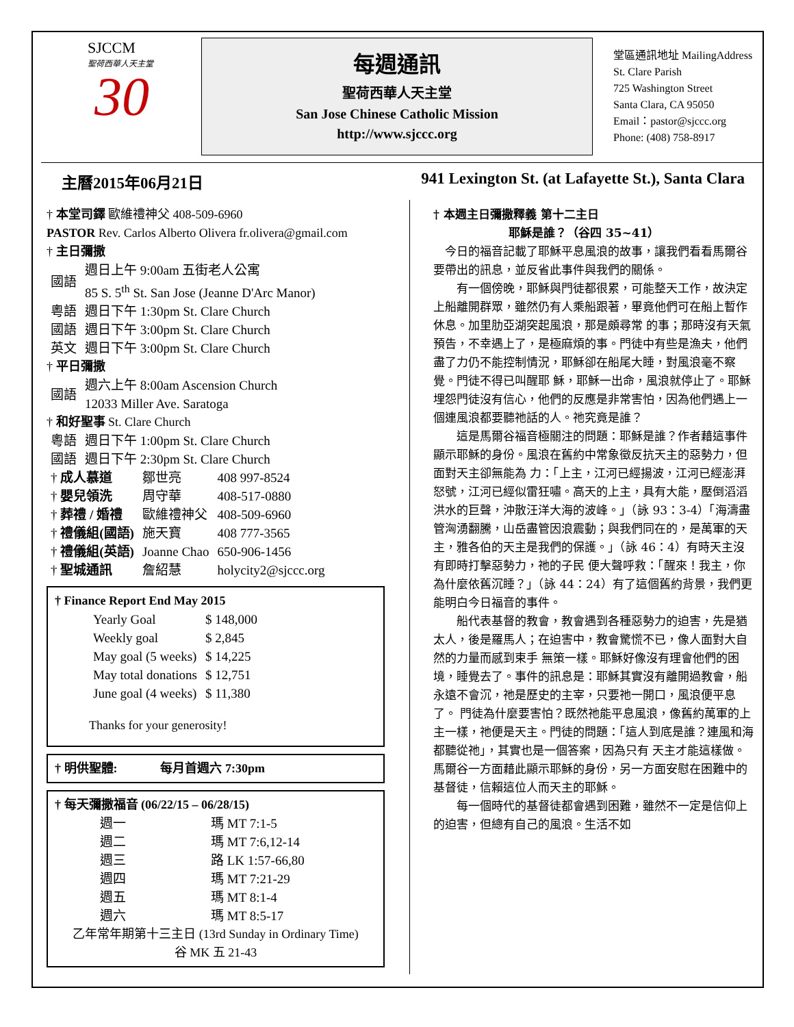SJCCM
聖荷西華人天主堂
30
每週通訊
聖荷西華人天主堂
San Jose Chinese Catholic Mission
http://www.sjccc.org
堂區通訊地址 MailingAddress
St. Clare Parish
725 Washington Street
Santa Clara, CA 95050
Email：pastor@sjccc.org
Phone: (408) 758-8917
主曆2015年06月21日 941 Lexington St. (at Lafayette St.), Santa Clara
† 本堂司鐸 歐維禮神父 408-509-6960
PASTOR Rev. Carlos Alberto Olivera fr.olivera@gmail.com
† 主日彌撒
| 國語 | 週日上午 9:00am 五街老人公寓 85 S. 5<sup>th</sup> St. San Jose (Jeanne D'Arc Manor) |
| 粵語 | 週日下午 1:30pm St. Clare Church |
| 國語 | 週日下午 3:00pm St. Clare Church |
| 英文 | 週日下午 3:00pm St. Clare Church |
† 平日彌撒
| 國語 | 週六上午 8:00am Ascension Church 12033 Miller Ave. Saratoga |
† 和好聖事 St. Clare Church
| 粵語 | 週日下午 1:00pm St. Clare Church |
| 國語 | 週日下午 2:30pm St. Clare Church |
| † 成人慕道 | 鄒世亮 | 408 997-8524 |
| † 嬰兒領洗 | 周守華 | 408-517-0880 |
| † 葬禮 / 婚禮 | 歐維禮神父 | 408-509-6960 |
| † 禮儀組(國語) | 施天寶 | 408 777-3565 |
| † 禮儀組(英語) | Joanne Chao | 650-906-1456 |
| † 聖城通訊 | 詹紹慧 | holycity2@sjccc.org |
† Finance Report End May 2015
| Yearly Goal | $ 148,000 |
| Weekly goal | $ 2,845 |
| May goal (5 weeks) | $ 14,225 |
| May total donations | $ 12,751 |
| June goal (4 weeks) | $ 11,380 |
Thanks for your generosity!
† 明供聖體: 每月首週六 7:30pm
† 每天彌撒福音 (06/22/15 – 06/28/15)
| 週一 | 瑪 MT 7:1-5 |
| 週二 | 瑪 MT 7:6,12-14 |
| 週三 | 路 LK 1:57-66,80 |
| 週四 | 瑪 MT 7:21-29 |
| 週五 | 瑪 MT 8:1-4 |
| 週六 | 瑪 MT 8:5-17 |
乙年常年期第十三主日 (13rd Sunday in Ordinary Time)
谷 MK 五 21-43
† 本週主日彌撒釋義 第十二主日
耶穌是誰？（谷四 35~41）
　今日的福音記載了耶穌平息風浪的故事，讓我們看看馬爾谷要帶出的訊息，並反省此事件與我們的關係。
　　有一個傍晚，耶穌與門徒都很累，可能整天工作，故決定上船離開群眾，雖然仍有人乘船跟著，畢竟他們可在船上暫作休息。加里肋亞湖突起風浪，那是頗尋常 的事；那時沒有天氣預告，不幸遇上了，是極麻煩的事。門徒中有些是漁夫，他們盡了力仍不能控制情況，耶穌卻在船尾大睡，對風浪毫不察覺。門徒不得已叫醒耶 穌，耶穌一出命，風浪就停止了。耶穌埋怨門徒沒有信心，他們的反應是非常害怕，因為他們遇上一個連風浪都要聽祂話的人。祂究竟是誰？
　　這是馬爾谷福音極關注的問題：耶穌是誰？作者藉這事件顯示耶穌的身份。風浪在舊約中常象徵反抗天主的惡勢力，但面對天主卻無能為 力：「上主，江河已經揚波，江河已經澎湃怒號，江河已經似雷狂嘯。高天的上主，具有大能，壓倒滔滔洪水的巨聲，沖散汪洋大海的波峰。」（詠 93：3-4）「海濤盡管洶湧翻騰，山岳盡管因浪震動；與我們同在的，是萬軍的天主，雅各伯的天主是我們的保護。」（詠 46：4）有時天主沒有即時打擊惡勢力，祂的子民 便大聲呼救：「醒來！我主，你為什麼依舊沉睡？」（詠 44：24）有了這個舊約背景，我們更能明白今日福音的事件。
　　船代表基督的教會，教會遇到各種惡勢力的迫害，先是猶太人，後是羅馬人；在迫害中，教會驚慌不已，像人面對大自然的力量而感到束手 無策一樣。耶穌好像沒有理會他們的困境，睡覺去了。事件的訊息是：耶穌其實沒有離開過教會，船永遠不會沉，祂是歷史的主宰，只要祂一開口，風浪便平息了。 門徒為什麼要害怕？既然祂能平息風浪，像舊約萬軍的上主一樣，祂便是天主。門徒的問題：「這人到底是誰？連風和海都聽從祂」，其實也是一個答案，因為只有 天主才能這樣做。馬爾谷一方面藉此顯示耶穌的身份，另一方面安慰在困難中的基督徒，信賴這位人而天主的耶穌。
　　每一個時代的基督徒都會遇到困難，雖然不一定是信仰上的迫害，但總有自己的風浪。生活不如